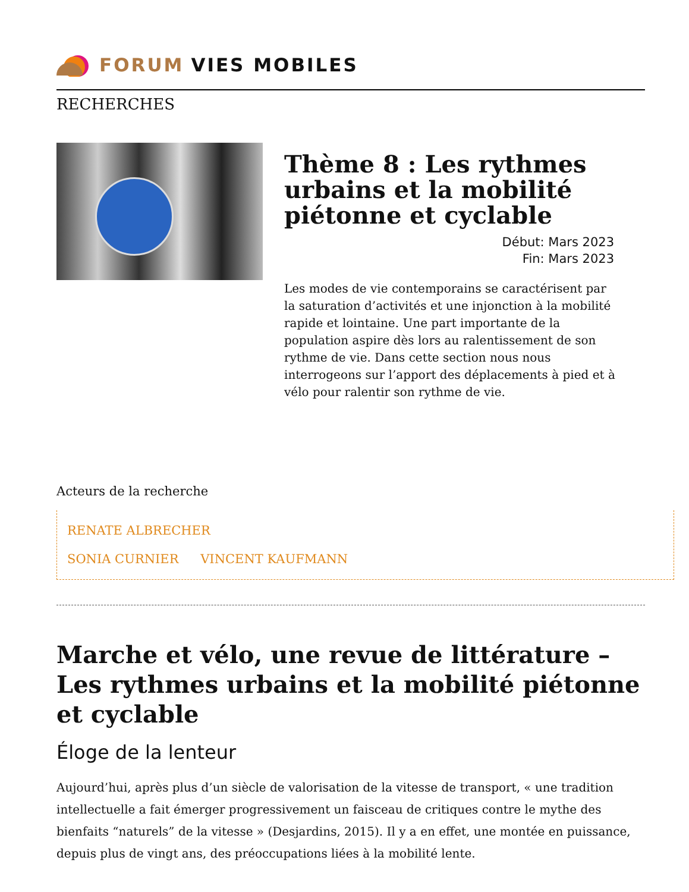FORUM VIES MOBILES
RECHERCHES
Thème 8 : Les rythmes urbains et la mobilité piétonne et cyclable
Début: Mars 2023
Fin: Mars 2023
Les modes de vie contemporains se caractérisent par la saturation d’activités et une injonction à la mobilité rapide et lointaine. Une part importante de la population aspire dès lors au ralentissement de son rythme de vie. Dans cette section nous nous interrogeons sur l’apport des déplacements à pied et à vélo pour ralentir son rythme de vie.
Acteurs de la recherche
RENATE ALBRECHER
SONIA CURNIER VINCENT KAUFMANN
Marche et vélo, une revue de littérature – Les rythmes urbains et la mobilité piétonne et cyclable
Éloge de la lenteur
Aujourd’hui, après plus d’un siècle de valorisation de la vitesse de transport, « une tradition intellectuelle a fait émerger progressivement un faisceau de critiques contre le mythe des bienfaits “naturels” de la vitesse » (Desjardins, 2015). Il y a en effet, une montée en puissance, depuis plus de vingt ans, des préoccupations liées à la mobilité lente.